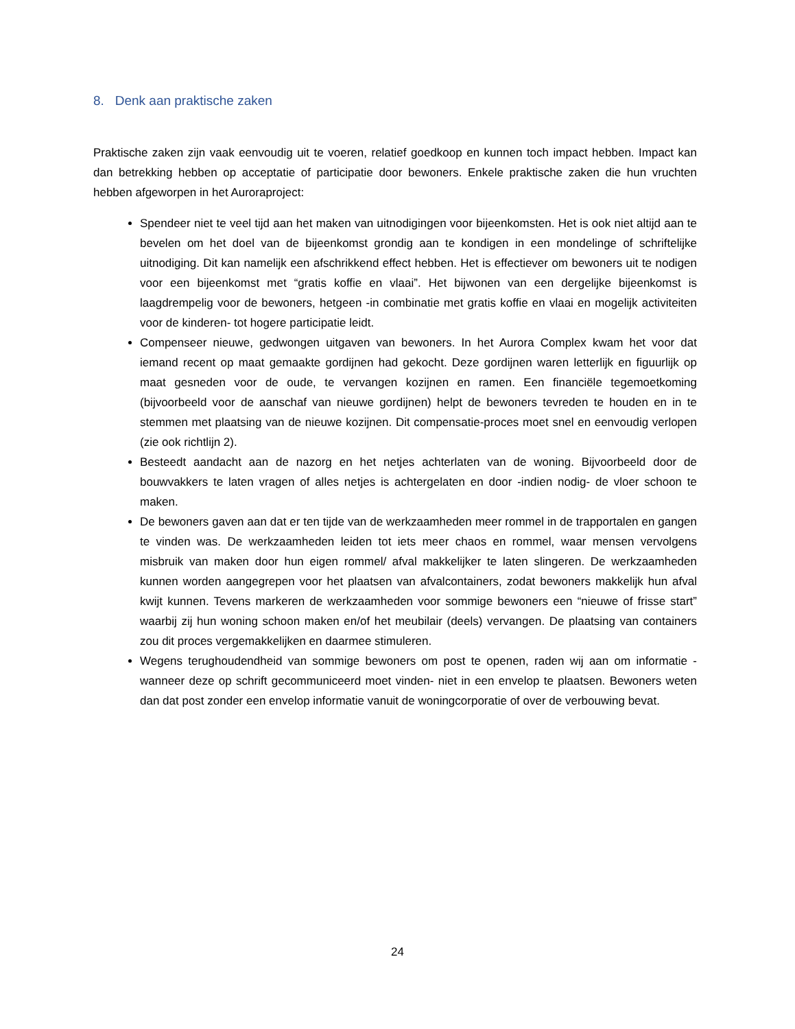8. Denk aan praktische zaken
Praktische zaken zijn vaak eenvoudig uit te voeren, relatief goedkoop en kunnen toch impact hebben. Impact kan dan betrekking hebben op acceptatie of participatie door bewoners. Enkele praktische zaken die hun vruchten hebben afgeworpen in het Auroraproject:
Spendeer niet te veel tijd aan het maken van uitnodigingen voor bijeenkomsten. Het is ook niet altijd aan te bevelen om het doel van de bijeenkomst grondig aan te kondigen in een mondelinge of schriftelijke uitnodiging. Dit kan namelijk een afschrikkend effect hebben. Het is effectiever om bewoners uit te nodigen voor een bijeenkomst met “gratis koffie en vlaai”. Het bijwonen van een dergelijke bijeenkomst is laagdrempelig voor de bewoners, hetgeen -in combinatie met gratis koffie en vlaai en mogelijk activiteiten voor de kinderen- tot hogere participatie leidt.
Compenseer nieuwe, gedwongen uitgaven van bewoners. In het Aurora Complex kwam het voor dat iemand recent op maat gemaakte gordijnen had gekocht. Deze gordijnen waren letterlijk en figuurlijk op maat gesneden voor de oude, te vervangen kozijnen en ramen. Een financiële tegemoetkoming (bijvoorbeeld voor de aanschaf van nieuwe gordijnen) helpt de bewoners tevreden te houden en in te stemmen met plaatsing van de nieuwe kozijnen. Dit compensatie-proces moet snel en eenvoudig verlopen (zie ook richtlijn 2).
Besteedt aandacht aan de nazorg en het netjes achterlaten van de woning. Bijvoorbeeld door de bouwvakkers te laten vragen of alles netjes is achtergelaten en door -indien nodig- de vloer schoon te maken.
De bewoners gaven aan dat er ten tijde van de werkzaamheden meer rommel in de trapportalen en gangen te vinden was. De werkzaamheden leiden tot iets meer chaos en rommel, waar mensen vervolgens misbruik van maken door hun eigen rommel/ afval makkelijker te laten slingeren. De werkzaamheden kunnen worden aangegrepen voor het plaatsen van afvalcontainers, zodat bewoners makkelijk hun afval kwijt kunnen. Tevens markeren de werkzaamheden voor sommige bewoners een “nieuwe of frisse start” waarbij zij hun woning schoon maken en/of het meubilair (deels) vervangen. De plaatsing van containers zou dit proces vergemakkelijken en daarmee stimuleren.
Wegens terughoudendheid van sommige bewoners om post te openen, raden wij aan om informatie -wanneer deze op schrift gecommuniceerd moet vinden- niet in een envelop te plaatsen. Bewoners weten dan dat post zonder een envelop informatie vanuit de woningcorporatie of over de verbouwing bevat.
24